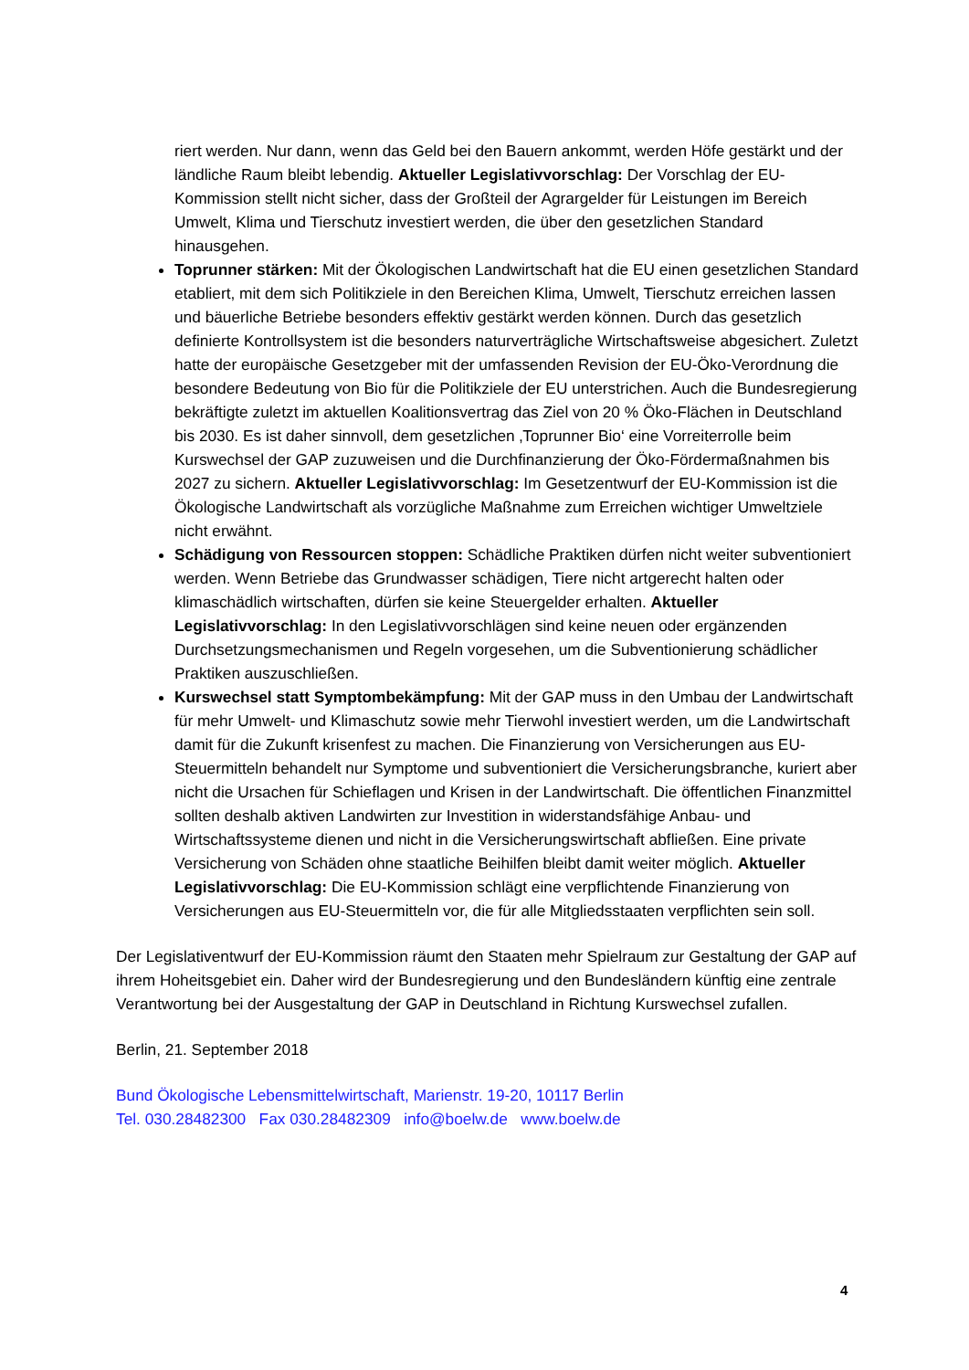riert werden. Nur dann, wenn das Geld bei den Bauern ankommt, werden Höfe gestärkt und der ländliche Raum bleibt lebendig. Aktueller Legislativvorschlag: Der Vorschlag der EU-Kommission stellt nicht sicher, dass der Großteil der Agrargelder für Leistungen im Bereich Umwelt, Klima und Tierschutz investiert werden, die über den gesetzlichen Standard hinausgehen.
Toprunner stärken: Mit der Ökologischen Landwirtschaft hat die EU einen gesetzlichen Standard etabliert, mit dem sich Politikziele in den Bereichen Klima, Umwelt, Tierschutz erreichen lassen und bäuerliche Betriebe besonders effektiv gestärkt werden können. Durch das gesetzlich definierte Kontrollsystem ist die besonders naturverträgliche Wirtschaftsweise abgesichert. Zuletzt hatte der europäische Gesetzgeber mit der umfassenden Revision der EU-Öko-Verordnung die besondere Bedeutung von Bio für die Politikziele der EU unterstrichen. Auch die Bundesregierung bekräftigte zuletzt im aktuellen Koalitionsvertrag das Ziel von 20 % Öko-Flächen in Deutschland bis 2030. Es ist daher sinnvoll, dem gesetzlichen ‚Toprunner Bio‘ eine Vorreiterrolle beim Kurswechsel der GAP zuzuweisen und die Durchfinanzierung der Öko-Fördermaßnahmen bis 2027 zu sichern. Aktueller Legislativvorschlag: Im Gesetzentwurf der EU-Kommission ist die Ökologische Landwirtschaft als vorzügliche Maßnahme zum Erreichen wichtiger Umweltziele nicht erwähnt.
Schädigung von Ressourcen stoppen: Schädliche Praktiken dürfen nicht weiter subventioniert werden. Wenn Betriebe das Grundwasser schädigen, Tiere nicht artgerecht halten oder klimaschädlich wirtschaften, dürfen sie keine Steuergelder erhalten. Aktueller Legislativvorschlag: In den Legislativvorschlägen sind keine neuen oder ergänzenden Durchsetzungsmechanismen und Regeln vorgesehen, um die Subventionierung schädlicher Praktiken auszuschließen.
Kurswechsel statt Symptombekämpfung: Mit der GAP muss in den Umbau der Landwirtschaft für mehr Umwelt- und Klimaschutz sowie mehr Tierwohl investiert werden, um die Landwirtschaft damit für die Zukunft krisenfest zu machen. Die Finanzierung von Versicherungen aus EU-Steuermitteln behandelt nur Symptome und subventioniert die Versicherungsbranche, kuriert aber nicht die Ursachen für Schieflagen und Krisen in der Landwirtschaft. Die öffentlichen Finanzmittel sollten deshalb aktiven Landwirten zur Investition in widerstandsfähige Anbau- und Wirtschaftssysteme dienen und nicht in die Versicherungswirtschaft abfließen. Eine private Versicherung von Schäden ohne staatliche Beihilfen bleibt damit weiter möglich. Aktueller Legislativvorschlag: Die EU-Kommission schlägt eine verpflichtende Finanzierung von Versicherungen aus EU-Steuermitteln vor, die für alle Mitgliedsstaaten verpflichten sein soll.
Der Legislativentwurf der EU-Kommission räumt den Staaten mehr Spielraum zur Gestaltung der GAP auf ihrem Hoheitsgebiet ein. Daher wird der Bundesregierung und den Bundesländern künftig eine zentrale Verantwortung bei der Ausgestaltung der GAP in Deutschland in Richtung Kurswechsel zufallen.
Berlin, 21. September 2018
Bund Ökologische Lebensmittelwirtschaft, Marienstr. 19-20, 10117 Berlin
Tel. 030.28482300 Fax 030.28482309 info@boelw.de www.boelw.de
4